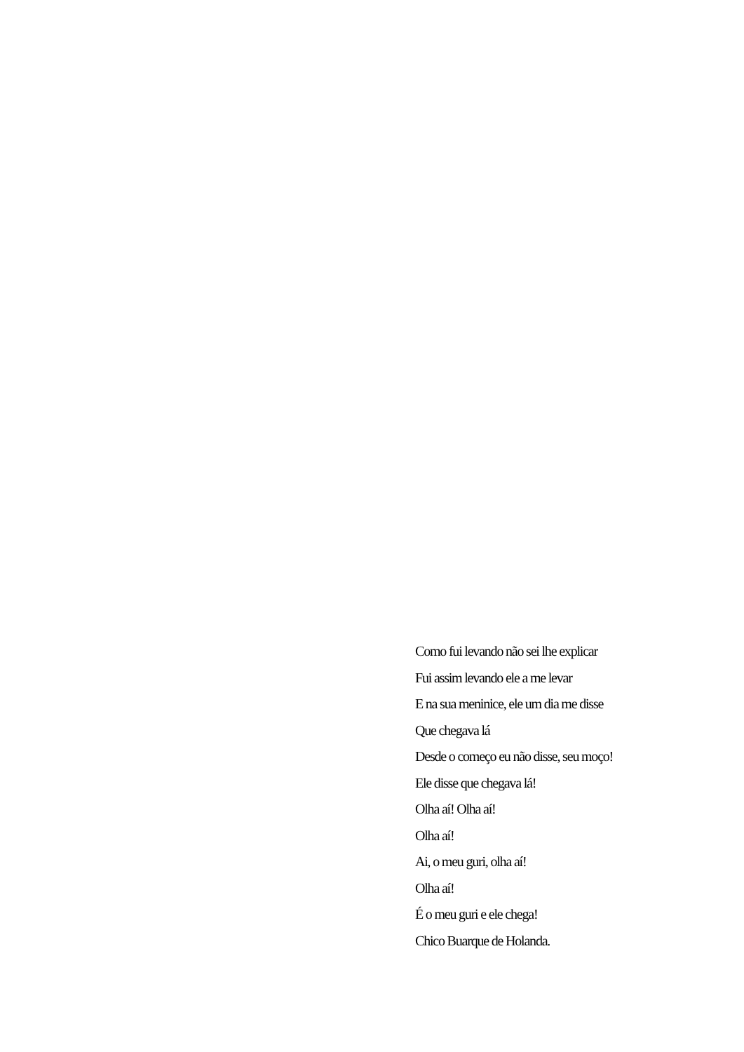Como fui levando não sei lhe explicar
Fui assim levando ele a me levar
E na sua meninice, ele um dia me disse
Que chegava lá
Desde o começo eu não disse, seu moço!
Ele disse que chegava lá!
Olha aí! Olha aí!
Olha aí!
Ai, o meu guri, olha aí!
Olha aí!
É o meu guri e ele chega!
Chico Buarque de Holanda.